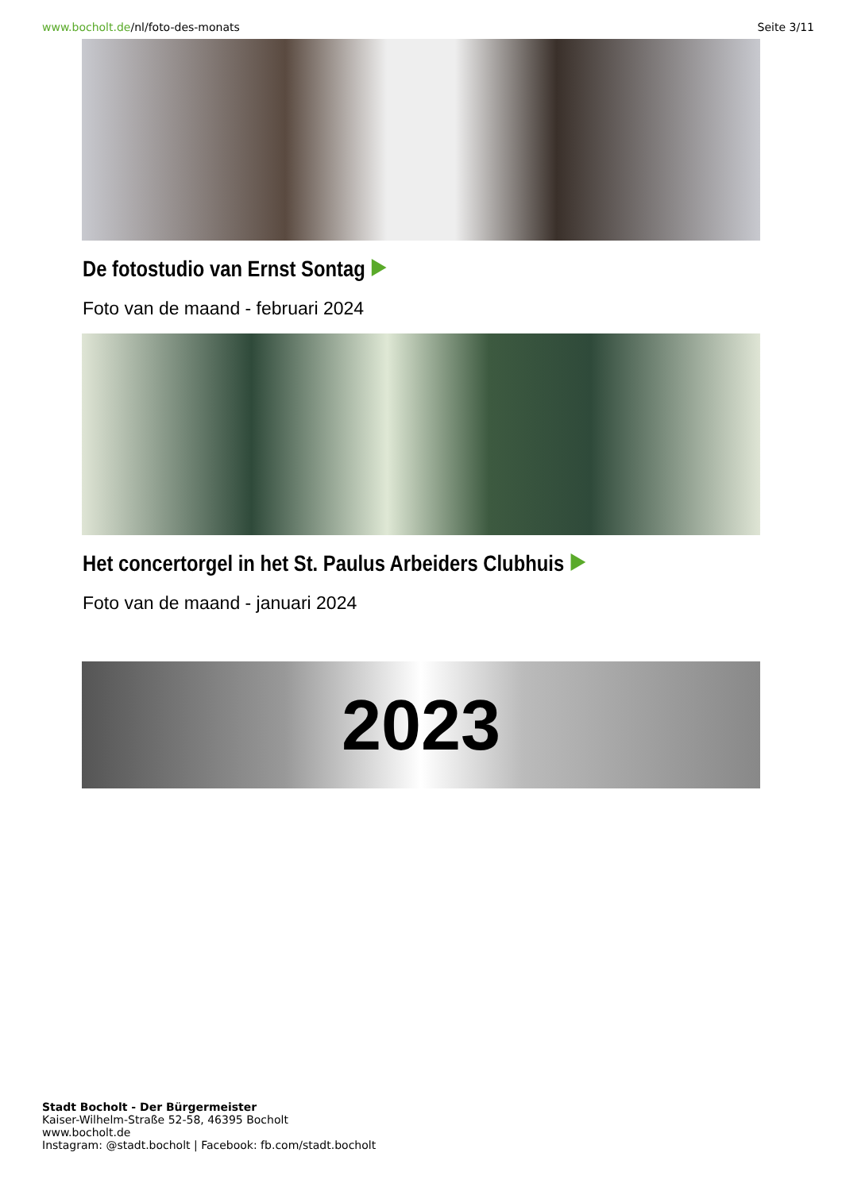www.bocholt.de/nl/foto-des-monats Seite 3/11
De fotostudio van Ernst Sontag
Foto van de maand - februari 2024
Het concertorgel in het St. Paulus Arbeiders Clubhuis
Foto van de maand - januari 2024
2023
Stadt Bocholt - Der Bürgermeister
Kaiser-Wilhelm-Straße 52-58, 46395 Bocholt
www.bocholt.de
Instagram: @stadt.bocholt | Facebook: fb.com/stadt.bocholt